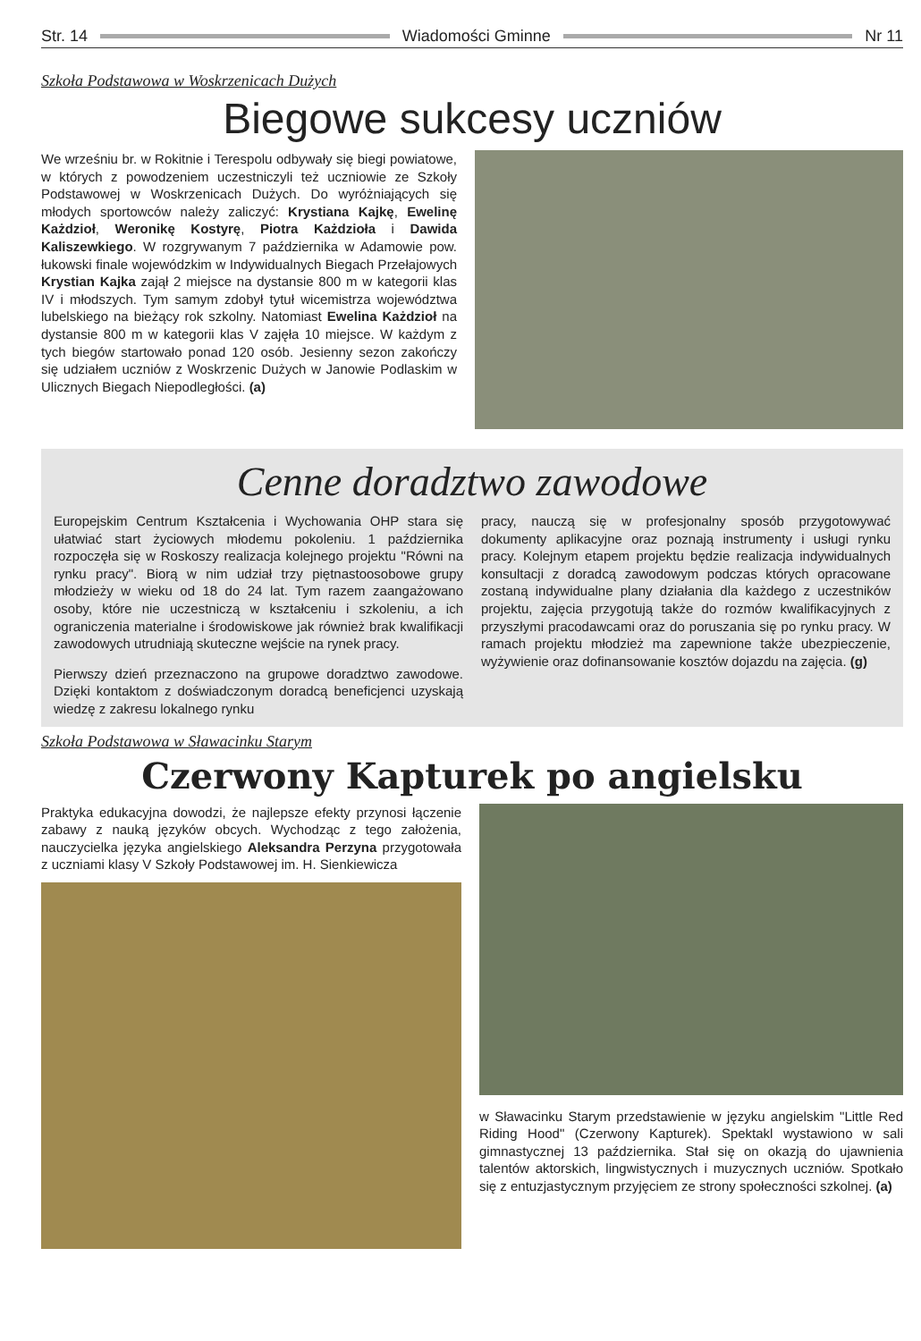Str. 14 Wiadomości Gminne Nr 11
Szkoła Podstawowa w Woskrzenicach Dużych
Biegowe sukcesy uczniów
We wrześniu br. w Rokitnie i Terespolu odbywały się biegi powiatowe, w których z powodzeniem uczestniczyli też uczniowie ze Szkoły Podstawowej w Woskrzenicach Dużych. Do wyróżniających się młodych sportowców należy zaliczyć: Krystiana Kajkę, Ewelinę Każdzioł, Weronikę Kostyrę, Piotra Każdzioła i Dawida Kaliszewkiego. W rozgrywanym 7 października w Adamowie pow. łukowski finale wojewódzkim w Indywidualnych Biegach Przełajowych Krystian Kajka zajął 2 miejsce na dystansie 800 m w kategorii klas IV i młodszych. Tym samym zdobył tytuł wicemistrza województwa lubelskiego na bieżący rok szkolny. Natomiast Ewelina Każdzioł na dystansie 800 m w kategorii klas V zajęła 10 miejsce. W każdym z tych biegów startowało ponad 120 osób. Jesienny sezon zakończy się udziałem uczniów z Woskrzenic Dużych w Janowie Podlaskim w Ulicznych Biegach Niepodległości. (a)
Cenne doradztwo zawodowe
Europejskim Centrum Kształcenia i Wychowania OHP stara się ułatwiać start życiowych młodemu pokoleniu. 1 października rozpoczęła się w Roskoszy realizacja kolejnego projektu "Równi na rynku pracy". Biorą w nim udział trzy piętnastoosobowe grupy młodzieży w wieku od 18 do 24 lat. Tym razem zaangażowano osoby, które nie uczestniczą w kształceniu i szkoleniu, a ich ograniczenia materialne i środowiskowe jak również brak kwalifikacji zawodowych utrudniają skuteczne wejście na rynek pracy.
Pierwszy dzień przeznaczono na grupowe doradztwo zawodowe. Dzięki kontaktom z doświadczonym doradcą beneficjenci uzyskają wiedzę z zakresu lokalnego rynku
pracy, nauczą się w profesjonalny sposób przygotowywać dokumenty aplikacyjne oraz poznają instrumenty i usługi rynku pracy. Kolejnym etapem projektu będzie realizacja indywidualnych konsultacji z doradcą zawodowym podczas których opracowane zostaną indywidualne plany działania dla każdego z uczestników projektu, zajęcia przygotują także do rozmów kwalifikacyjnych z przyszłymi pracodawcami oraz do poruszania się po rynku pracy. W ramach projektu młodzież ma zapewnione także ubezpieczenie, wyżywienie oraz dofinansowanie kosztów dojazdu na zajęcia. (g)
Szkoła Podstawowa w Sławacinku Starym
Czerwony Kapturek po angielsku
Praktyka edukacyjna dowodzi, że najlepsze efekty przynosi łączenie zabawy z nauką języków obcych. Wychodząc z tego założenia, nauczycielka języka angielskiego Aleksandra Perzyna przygotowała z uczniami klasy V Szkoły Podstawowej im. H. Sienkiewicza
w Sławacinku Starym przedstawienie w języku angielskim "Little Red Riding Hood" (Czerwony Kapturek). Spektakl wystawiono w sali gimnastycznej 13 października. Stał się on okazją do ujawnienia talentów aktorskich, lingwistycznych i muzycznych uczniów. Spotkało się z entuzjastycznym przyjęciem ze strony społeczności szkolnej. (a)